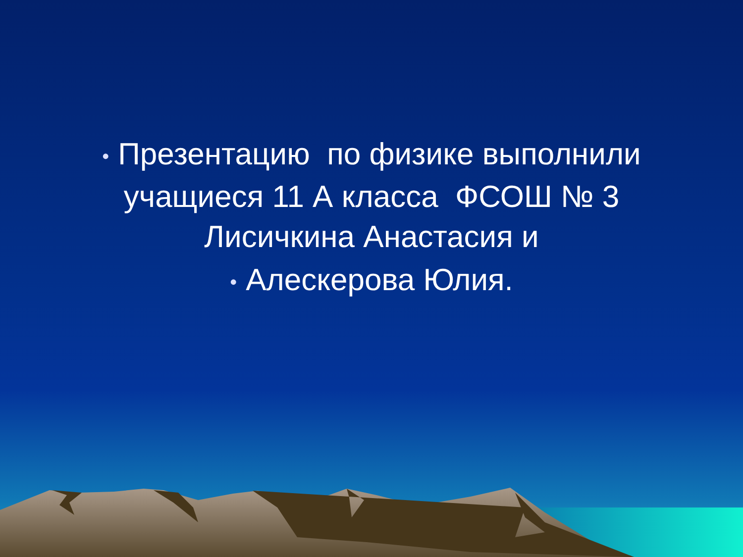• Презентацию по физике выполнили
учащиеся 11 А класса ФСОШ № 3
Лисичкина Анастасия и
• Алескерова Юлия.